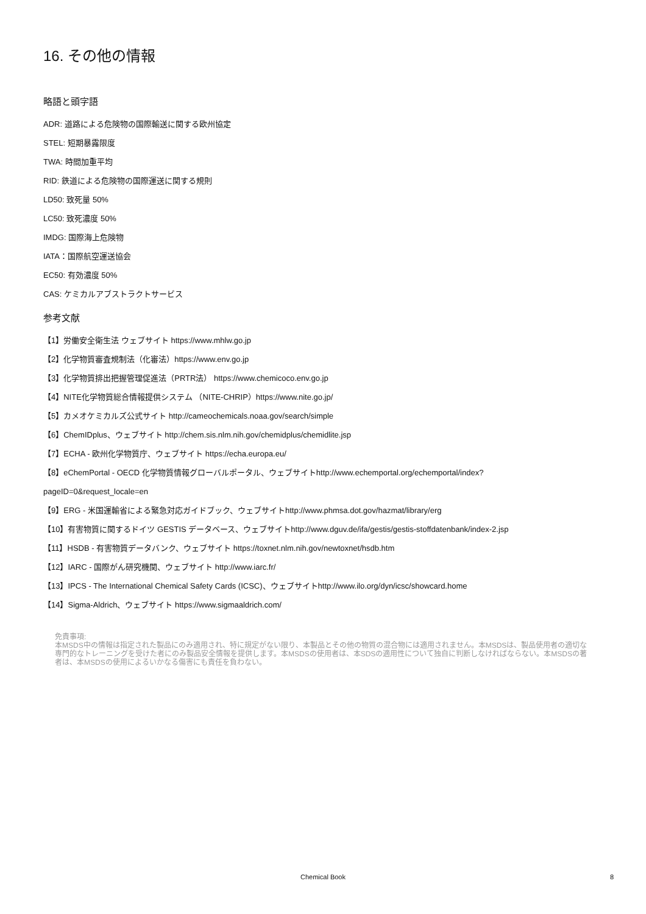16. その他の情報
略語と頭字語
ADR: 道路による危険物の国際輸送に関する欧州協定
STEL: 短期暴露限度
TWA: 時間加重平均
RID: 鉄道による危険物の国際運送に関する規則
LD50: 致死量 50%
LC50: 致死濃度 50%
IMDG: 国際海上危険物
IATA：国際航空運送協会
EC50: 有効濃度 50%
CAS: ケミカルアブストラクトサービス
参考文献
【1】労働安全衛生法 ウェブサイト https://www.mhlw.go.jp
【2】化学物質審査規制法（化審法）https://www.env.go.jp
【3】化学物質排出把握管理促進法（PRTR法） https://www.chemicoco.env.go.jp
【4】NITE化学物質総合情報提供システム （NITE-CHRIP）https://www.nite.go.jp/
【5】カメオケミカルズ公式サイト http://cameochemicals.noaa.gov/search/simple
【6】ChemIDplus、ウェブサイト http://chem.sis.nlm.nih.gov/chemidplus/chemidlite.jsp
【7】ECHA - 欧州化学物質庁、ウェブサイト https://echa.europa.eu/
【8】eChemPortal - OECD 化学物質情報グローバルポータル、ウェブサイトhttp://www.echemportal.org/echemportal/index?
pageID=0&request_locale=en
【9】ERG - 米国運輸省による緊急対応ガイドブック、ウェブサイトhttp://www.phmsa.dot.gov/hazmat/library/erg
【10】有害物質に関するドイツ GESTIS データベース、ウェブサイトhttp://www.dguv.de/ifa/gestis/gestis-stoffdatenbank/index-2.jsp
【11】HSDB - 有害物質データバンク、ウェブサイト https://toxnet.nlm.nih.gov/newtoxnet/hsdb.htm
【12】IARC - 国際がん研究機関、ウェブサイト http://www.iarc.fr/
【13】IPCS - The International Chemical Safety Cards (ICSC)、ウェブサイトhttp://www.ilo.org/dyn/icsc/showcard.home
【14】Sigma-Aldrich、ウェブサイト https://www.sigmaaldrich.com/
免責事項:
本MSDS中の情報は指定された製品にのみ適用され、特に規定がない限り、本製品とその他の物質の混合物には適用されません。本MSDSは、製品使用者の適切な専門的なトレーニングを受けた者にのみ製品安全情報を提供します。本MSDSの使用者は、本SDSの適用性について独自に判断しなければならない。本MSDSの著者は、本MSDSの使用によるいかなる傷害にも責任を負わない。
Chemical Book
8